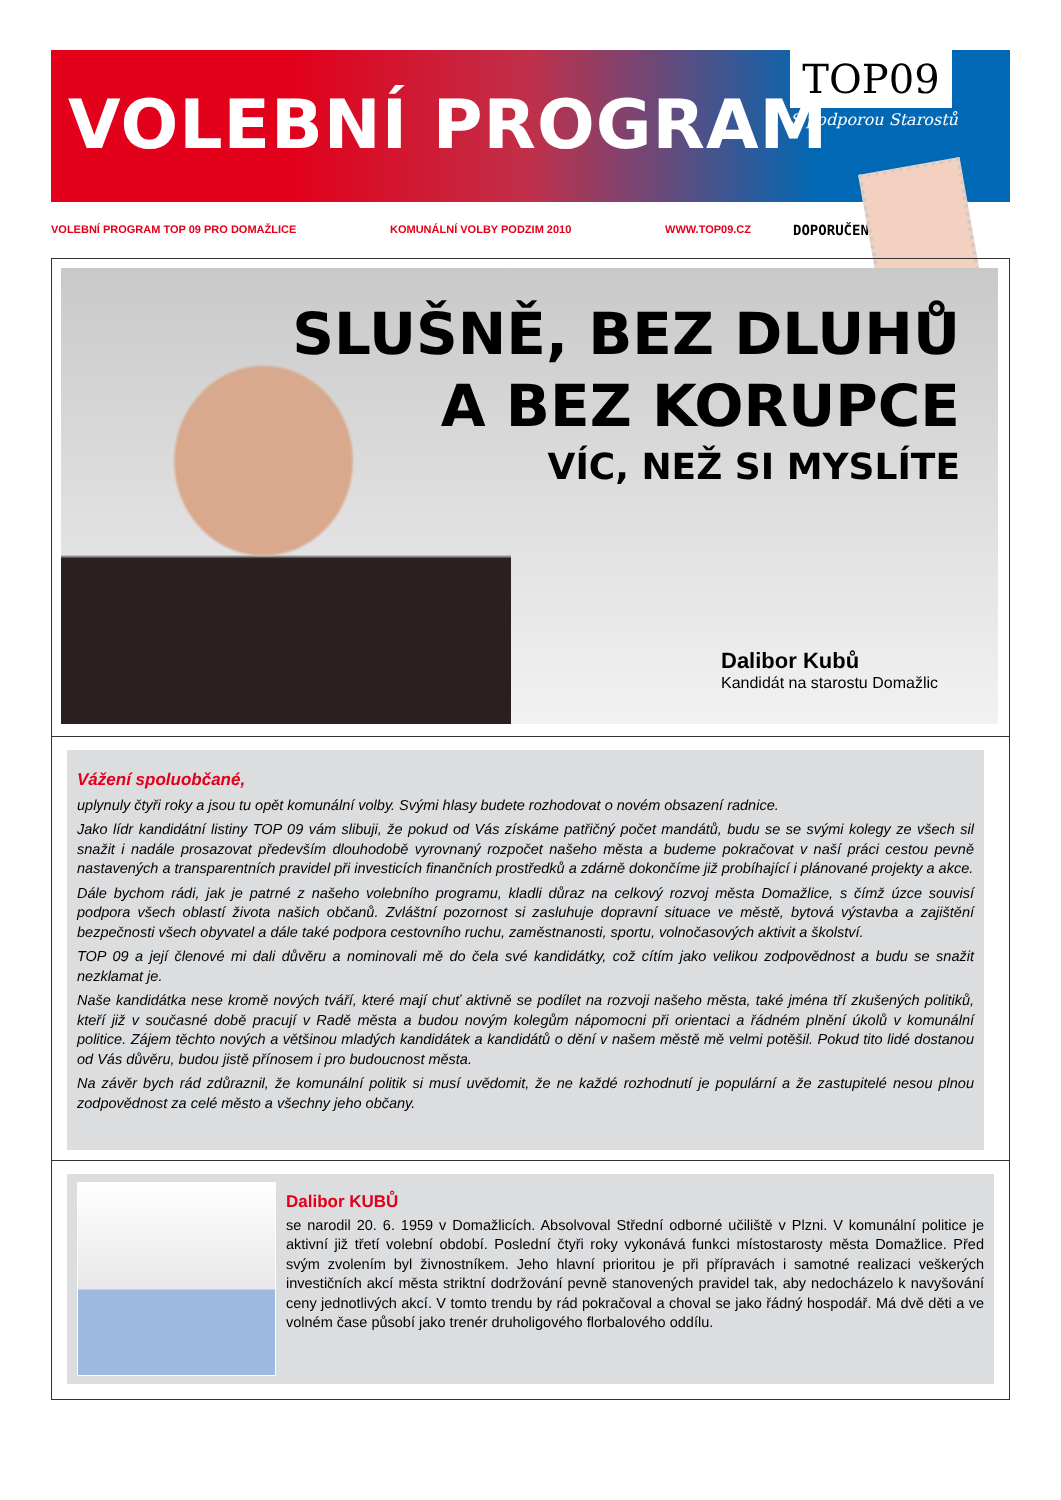VOLEBNÍ PROGRAM
TOP09
S podporou Starostů
VOLEBNÍ PROGRAM TOP 09 PRO DOMAŽLICE KOMUNÁLNÍ VOLBY PODZIM 2010 WWW.TOP09.CZ DOPORUČENÉ
SLUŠNĚ, BEZ DLUHŮ
A BEZ KORUPCE
VÍC, NEŽ SI MYSLÍTE
Dalibor Kubů
Kandidát na starostu Domažlic
Vážení spoluobčané,
uplynuly čtyři roky a jsou tu opět komunální volby. Svými hlasy budete rozhodovat o novém obsazení radnice.
Jako lídr kandidátní listiny TOP 09 vám slibuji, že pokud od Vás získáme patřičný počet mandátů, budu se se svými kolegy ze všech sil snažit i nadále prosazovat především dlouhodobě vyrovnaný rozpočet našeho města a budeme pokračovat v naší práci cestou pevně nastavených a transparentních pravidel při investicích finančních prostředků a zdárně dokončíme již probíhající i plánované projekty a akce.
Dále bychom rádi, jak je patrné z našeho volebního programu, kladli důraz na celkový rozvoj města Domažlice, s čímž úzce souvisí podpora všech oblastí života našich občanů. Zvláštní pozornost si zasluhuje dopravní situace ve městě, bytová výstavba a zajištění bezpečnosti všech obyvatel a dále také podpora cestovního ruchu, zaměstnanosti, sportu, volnočasových aktivit a školství.
TOP 09 a její členové mi dali důvěru a nominovali mě do čela své kandidátky, což cítím jako velikou zodpovědnost a budu se snažit nezklamat je.
Naše kandidátka nese kromě nových tváří, které mají chuť aktivně se podílet na rozvoji našeho města, také jména tří zkušených politiků, kteří již v současné době pracují v Radě města a budou novým kolegům nápomocni při orientaci a řádném plnění úkolů v komunální politice. Zájem těchto nových a většinou mladých kandidátek a kandidátů o dění v našem městě mě velmi potěšil. Pokud tito lidé dostanou od Vás důvěru, budou jistě přínosem i pro budoucnost města.
Na závěr bych rád zdůraznil, že komunální politik si musí uvědomit, že ne každé rozhodnutí je populární a že zastupitelé nesou plnou zodpovědnost za celé město a všechny jeho občany.
Dalibor KUBŮ
se narodil 20. 6. 1959 v Domažlicích. Absolvoval Střední odborné učiliště v Plzni. V komunální politice je aktivní již třetí volební období. Poslední čtyři roky vykonává funkci místostarosty města Domažlice. Před svým zvolením byl živnostníkem. Jeho hlavní prioritou je při přípravách i samotné realizaci veškerých investičních akcí města striktní dodržování pevně stanovených pravidel tak, aby nedocházelo k navyšování ceny jednotlivých akcí. V tomto trendu by rád pokračoval a choval se jako řádný hospodář. Má dvě děti a ve volném čase působí jako trenér druholigového florbalového oddílu.